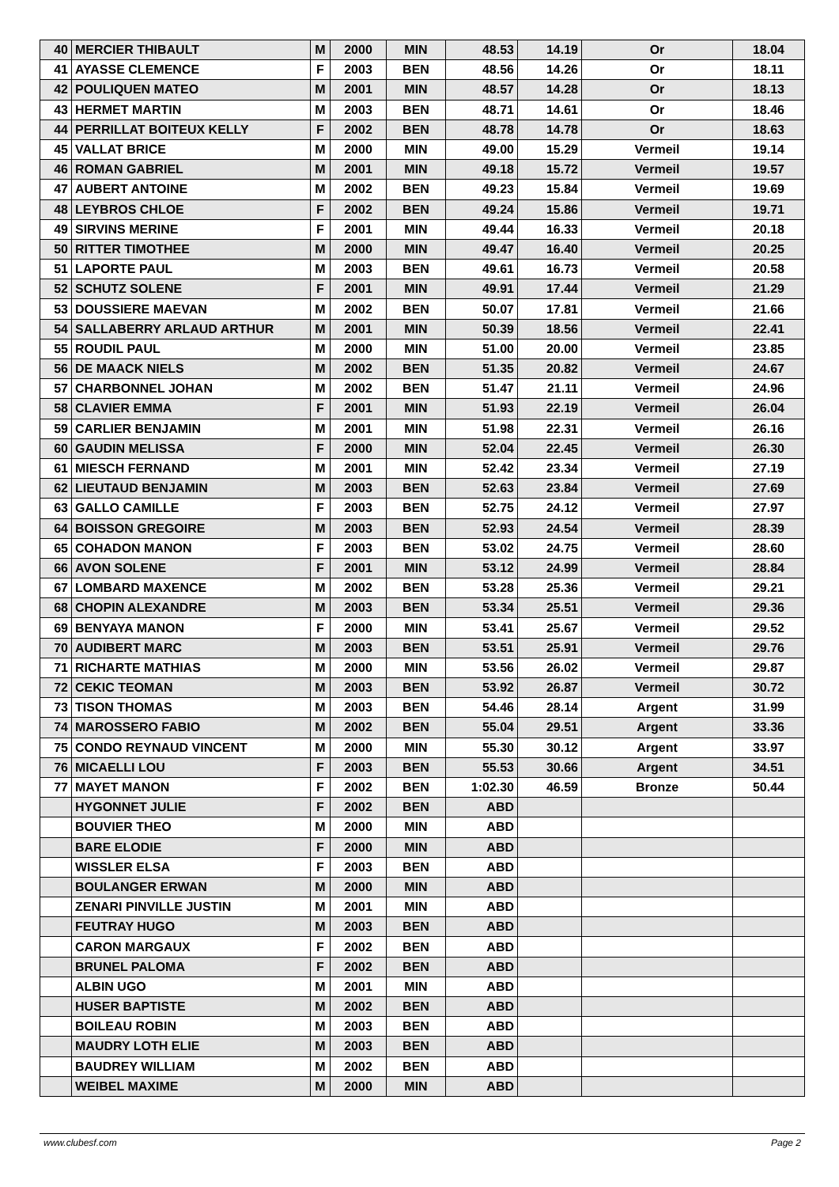| 40 | MERCIER THIBAULT | M | 2000 | MIN | 48.53 | 14.19 | Or | 18.04 |
| 41 | AYASSE CLEMENCE | F | 2003 | BEN | 48.56 | 14.26 | Or | 18.11 |
| 42 | POULIQUEN MATEO | M | 2001 | MIN | 48.57 | 14.28 | Or | 18.13 |
| 43 | HERMET MARTIN | M | 2003 | BEN | 48.71 | 14.61 | Or | 18.46 |
| 44 | PERRILLAT BOITEUX KELLY | F | 2002 | BEN | 48.78 | 14.78 | Or | 18.63 |
| 45 | VALLAT BRICE | M | 2000 | MIN | 49.00 | 15.29 | Vermeil | 19.14 |
| 46 | ROMAN GABRIEL | M | 2001 | MIN | 49.18 | 15.72 | Vermeil | 19.57 |
| 47 | AUBERT ANTOINE | M | 2002 | BEN | 49.23 | 15.84 | Vermeil | 19.69 |
| 48 | LEYBROS CHLOE | F | 2002 | BEN | 49.24 | 15.86 | Vermeil | 19.71 |
| 49 | SIRVINS MERINE | F | 2001 | MIN | 49.44 | 16.33 | Vermeil | 20.18 |
| 50 | RITTER TIMOTHEE | M | 2000 | MIN | 49.47 | 16.40 | Vermeil | 20.25 |
| 51 | LAPORTE PAUL | M | 2003 | BEN | 49.61 | 16.73 | Vermeil | 20.58 |
| 52 | SCHUTZ SOLENE | F | 2001 | MIN | 49.91 | 17.44 | Vermeil | 21.29 |
| 53 | DOUSSIERE MAEVAN | M | 2002 | BEN | 50.07 | 17.81 | Vermeil | 21.66 |
| 54 | SALLABERRY ARLAUD ARTHUR | M | 2001 | MIN | 50.39 | 18.56 | Vermeil | 22.41 |
| 55 | ROUDIL PAUL | M | 2000 | MIN | 51.00 | 20.00 | Vermeil | 23.85 |
| 56 | DE MAACK NIELS | M | 2002 | BEN | 51.35 | 20.82 | Vermeil | 24.67 |
| 57 | CHARBONNEL JOHAN | M | 2002 | BEN | 51.47 | 21.11 | Vermeil | 24.96 |
| 58 | CLAVIER EMMA | F | 2001 | MIN | 51.93 | 22.19 | Vermeil | 26.04 |
| 59 | CARLIER BENJAMIN | M | 2001 | MIN | 51.98 | 22.31 | Vermeil | 26.16 |
| 60 | GAUDIN MELISSA | F | 2000 | MIN | 52.04 | 22.45 | Vermeil | 26.30 |
| 61 | MIESCH FERNAND | M | 2001 | MIN | 52.42 | 23.34 | Vermeil | 27.19 |
| 62 | LIEUTAUD BENJAMIN | M | 2003 | BEN | 52.63 | 23.84 | Vermeil | 27.69 |
| 63 | GALLO CAMILLE | F | 2003 | BEN | 52.75 | 24.12 | Vermeil | 27.97 |
| 64 | BOISSON GREGOIRE | M | 2003 | BEN | 52.93 | 24.54 | Vermeil | 28.39 |
| 65 | COHADON MANON | F | 2003 | BEN | 53.02 | 24.75 | Vermeil | 28.60 |
| 66 | AVON SOLENE | F | 2001 | MIN | 53.12 | 24.99 | Vermeil | 28.84 |
| 67 | LOMBARD MAXENCE | M | 2002 | BEN | 53.28 | 25.36 | Vermeil | 29.21 |
| 68 | CHOPIN ALEXANDRE | M | 2003 | BEN | 53.34 | 25.51 | Vermeil | 29.36 |
| 69 | BENYAYA MANON | F | 2000 | MIN | 53.41 | 25.67 | Vermeil | 29.52 |
| 70 | AUDIBERT MARC | M | 2003 | BEN | 53.51 | 25.91 | Vermeil | 29.76 |
| 71 | RICHARTE MATHIAS | M | 2000 | MIN | 53.56 | 26.02 | Vermeil | 29.87 |
| 72 | CEKIC TEOMAN | M | 2003 | BEN | 53.92 | 26.87 | Vermeil | 30.72 |
| 73 | TISON THOMAS | M | 2003 | BEN | 54.46 | 28.14 | Argent | 31.99 |
| 74 | MAROSSERO FABIO | M | 2002 | BEN | 55.04 | 29.51 | Argent | 33.36 |
| 75 | CONDO REYNAUD VINCENT | M | 2000 | MIN | 55.30 | 30.12 | Argent | 33.97 |
| 76 | MICAELLI LOU | F | 2003 | BEN | 55.53 | 30.66 | Argent | 34.51 |
| 77 | MAYET MANON | F | 2002 | BEN | 1:02.30 | 46.59 | Bronze | 50.44 |
| | HYGONNET JULIE | F | 2002 | BEN | ABD | | | |
| | BOUVIER THEO | M | 2000 | MIN | ABD | | | |
| | BARE ELODIE | F | 2000 | MIN | ABD | | | |
| | WISSLER ELSA | F | 2003 | BEN | ABD | | | |
| | BOULANGER ERWAN | M | 2000 | MIN | ABD | | | |
| | ZENARI PINVILLE JUSTIN | M | 2001 | MIN | ABD | | | |
| | FEUTRAY HUGO | M | 2003 | BEN | ABD | | | |
| | CARON MARGAUX | F | 2002 | BEN | ABD | | | |
| | BRUNEL PALOMA | F | 2002 | BEN | ABD | | | |
| | ALBIN UGO | M | 2001 | MIN | ABD | | | |
| | HUSER BAPTISTE | M | 2002 | BEN | ABD | | | |
| | BOILEAU ROBIN | M | 2003 | BEN | ABD | | | |
| | MAUDRY LOTH ELIE | M | 2003 | BEN | ABD | | | |
| | BAUDREY WILLIAM | M | 2002 | BEN | ABD | | | |
| | WEIBEL MAXIME | M | 2000 | MIN | ABD | | | |
www.clubesf.com Page 2